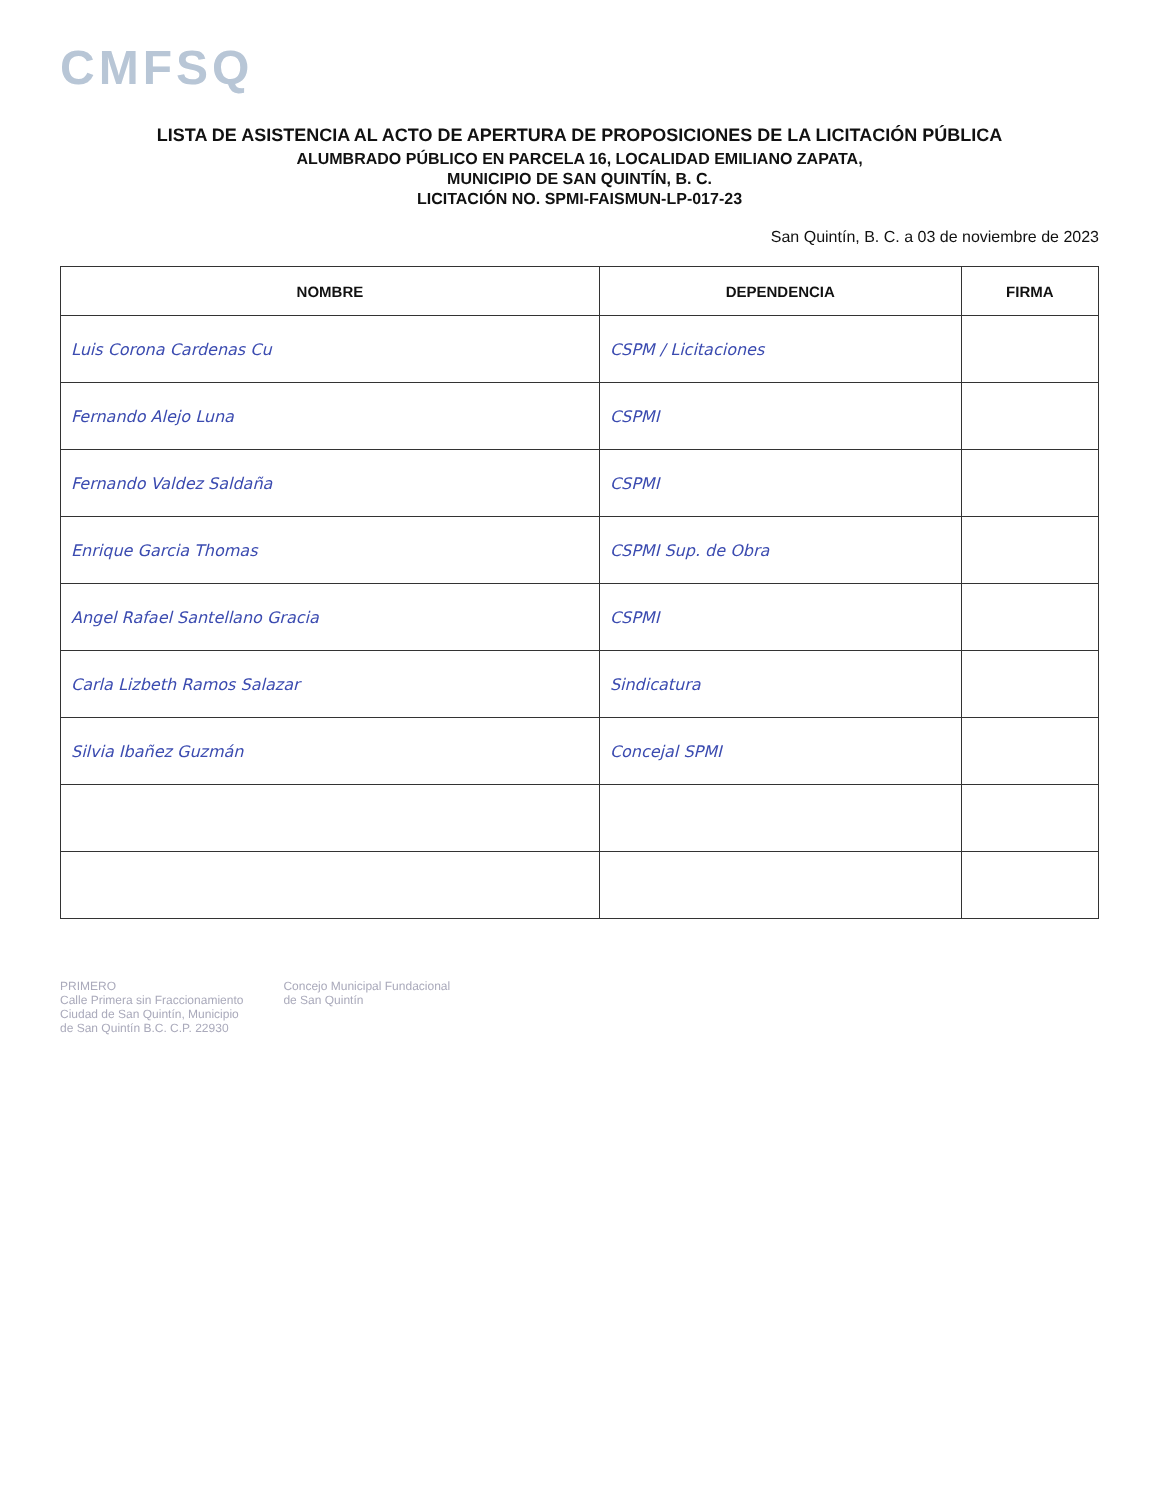CMFSQ
LISTA DE ASISTENCIA AL ACTO DE APERTURA DE PROPOSICIONES DE LA LICITACIÓN PÚBLICA
ALUMBRADO PÚBLICO EN PARCELA 16, LOCALIDAD EMILIANO ZAPATA,
MUNICIPIO DE SAN QUINTÍN, B. C.
LICITACIÓN NO. SPMI-FAISMUN-LP-017-23
San Quintín, B. C. a 03 de noviembre de 2023
| NOMBRE | DEPENDENCIA | FIRMA |
| --- | --- | --- |
| Luis Corona Cardenas Cu | CSPM / Licitaciones | |
| Fernando Alejo Luna | CSPMI | |
| Fernando Valdez Saldaña | CSPMI | |
| Enrique Garcia Thomas | CSPMI Sup. de Obra | |
| Angel Rafael Santellano Gracia | CSPMI | |
| Carla Lizbeth Ramos Salazar | Sindicatura | |
| Silvia Ibañez Guzmán | Concejal SPMI | |
PRIMERO
Calle Primera sin Fraccionamiento
Ciudad de San Quintín, Municipio
de San Quintín B.C. C.P. 22930
Concejo Municipal Fundacional
de San Quintín